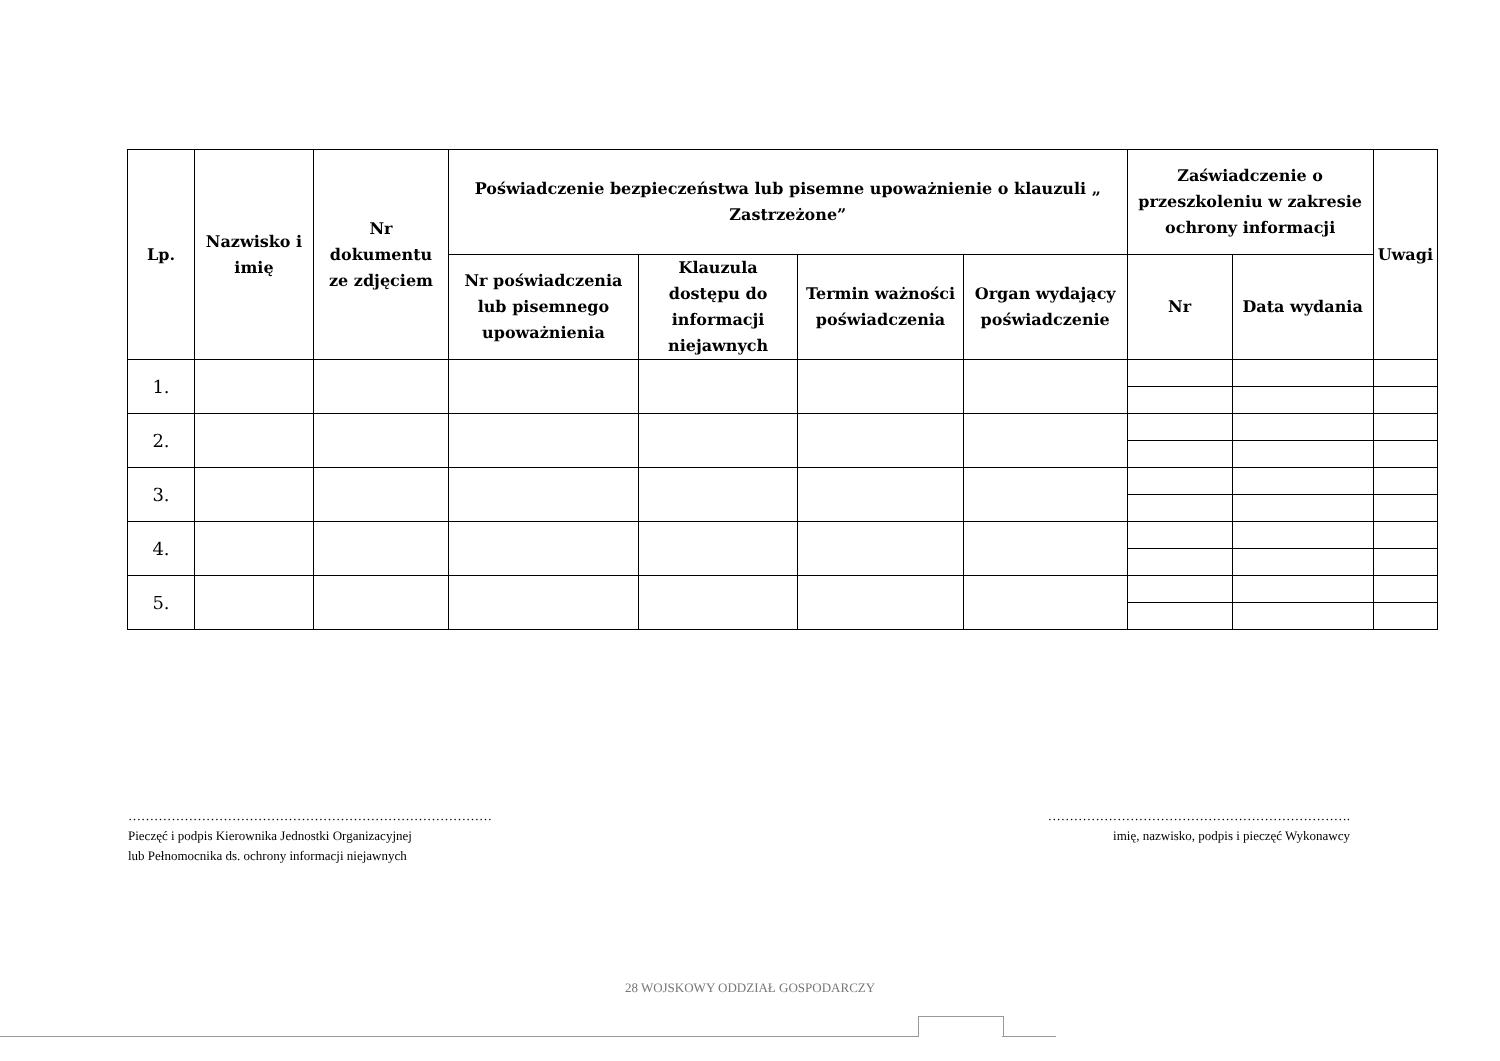| Lp. | Nazwisko i imię | Nr dokumentu ze zdjęciem | Poświadczenie bezpieczeństwa lub pisemne upoważnienie o klauzuli „ Zastrzeżone” | | | | Zaświadczenie o przeszkoleniu w zakresie ochrony informacji | | Uwagi |
| --- | --- | --- | --- | --- | --- | --- | --- | --- | --- |
| | | | Nr poświadczenia lub pisemnego upoważnienia | Klauzula dostępu do informacji niejawnych | Termin ważności poświadczenia | Organ wydający poświadczenie | Nr | Data wydania | |
| 1. | | | | | | | | | |
| 2. | | | | | | | | | |
| 3. | | | | | | | | | |
| 4. | | | | | | | | | |
| 5. | | | | | | | | | |
…………………………………………………………………………
Pieczęć i podpis Kierownika Jednostki Organizacyjnej
lub Pełnomocnika ds. ochrony informacji niejawnych
…………………………………………………………….
imię, nazwisko, podpis i pieczęć Wykonawcy
28 WOJSKOWY ODDZIAŁ GOSPODARCZY